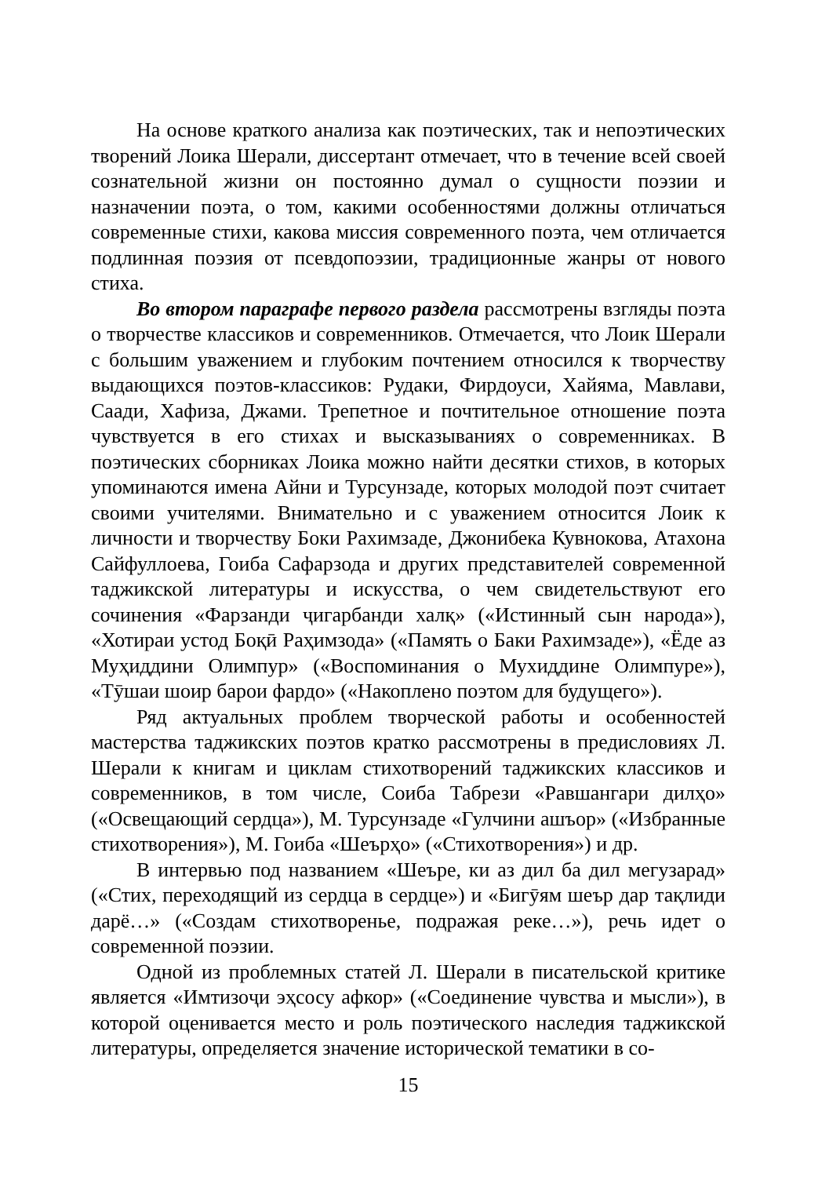На основе краткого анализа как поэтических, так и непоэтических творений Лоика Шерали, диссертант отмечает, что в течение всей своей сознательной жизни он постоянно думал о сущности поэзии и назначении поэта, о том, какими особенностями должны отличаться современные стихи, какова миссия современного поэта, чем отличается подлинная поэзия от псевдопоэзии, традиционные жанры от нового стиха.
Во втором параграфе первого раздела рассмотрены взгляды поэта о творчестве классиков и современников. Отмечается, что Лоик Шерали с большим уважением и глубоким почтением относился к творчеству выдающихся поэтов-классиков: Рудаки, Фирдоуси, Хайяма, Мавлави, Саади, Хафиза, Джами. Трепетное и почтительное отношение поэта чувствуется в его стихах и высказываниях о современниках. В поэтических сборниках Лоика можно найти десятки стихов, в которых упоминаются имена Айни и Турсунзаде, которых молодой поэт считает своими учителями. Внимательно и с уважением относится Лоик к личности и творчеству Боки Рахимзаде, Джонибека Кувнокова, Атахона Сайфуллоева, Гоиба Сафарзода и других представителей современной таджикской литературы и искусства, о чем свидетельствуют его сочинения «Фарзанди ҷигарбанди халқ» («Истинный сын народа»), «Хотираи устод Боқӣ Раҳимзода» («Память о Баки Рахимзаде»), «Ёде аз Муҳиддини Олимпур» («Воспоминания о Мухиддине Олимпуре»), «Тӯшаи шоир барои фардо» («Накоплено поэтом для будущего»).
Ряд актуальных проблем творческой работы и особенностей мастерства таджикских поэтов кратко рассмотрены в предисловиях Л. Шерали к книгам и циклам стихотворений таджикских классиков и современников, в том числе, Соиба Табрези «Равшангари дилҳо» («Освещающий сердца»), М. Турсунзаде «Гулчини ашъор» («Избранные стихотворения»), М. Гоиба «Шеърҳо» («Стихотворения») и др.
В интервью под названием «Шеъре, ки аз дил ба дил мегузарад» («Стих, переходящий из сердца в сердце») и «Бигӯям шеър дар тақлиди дарё…» («Создам стихотворенье, подражая реке…»), речь идет о современной поэзии.
Одной из проблемных статей Л. Шерали в писательской критике является «Имтизоҷи эҳсосу афкор» («Соединение чувства и мысли»), в которой оценивается место и роль поэтического наследия таджикской литературы, определяется значение исторической тематики в со-
15